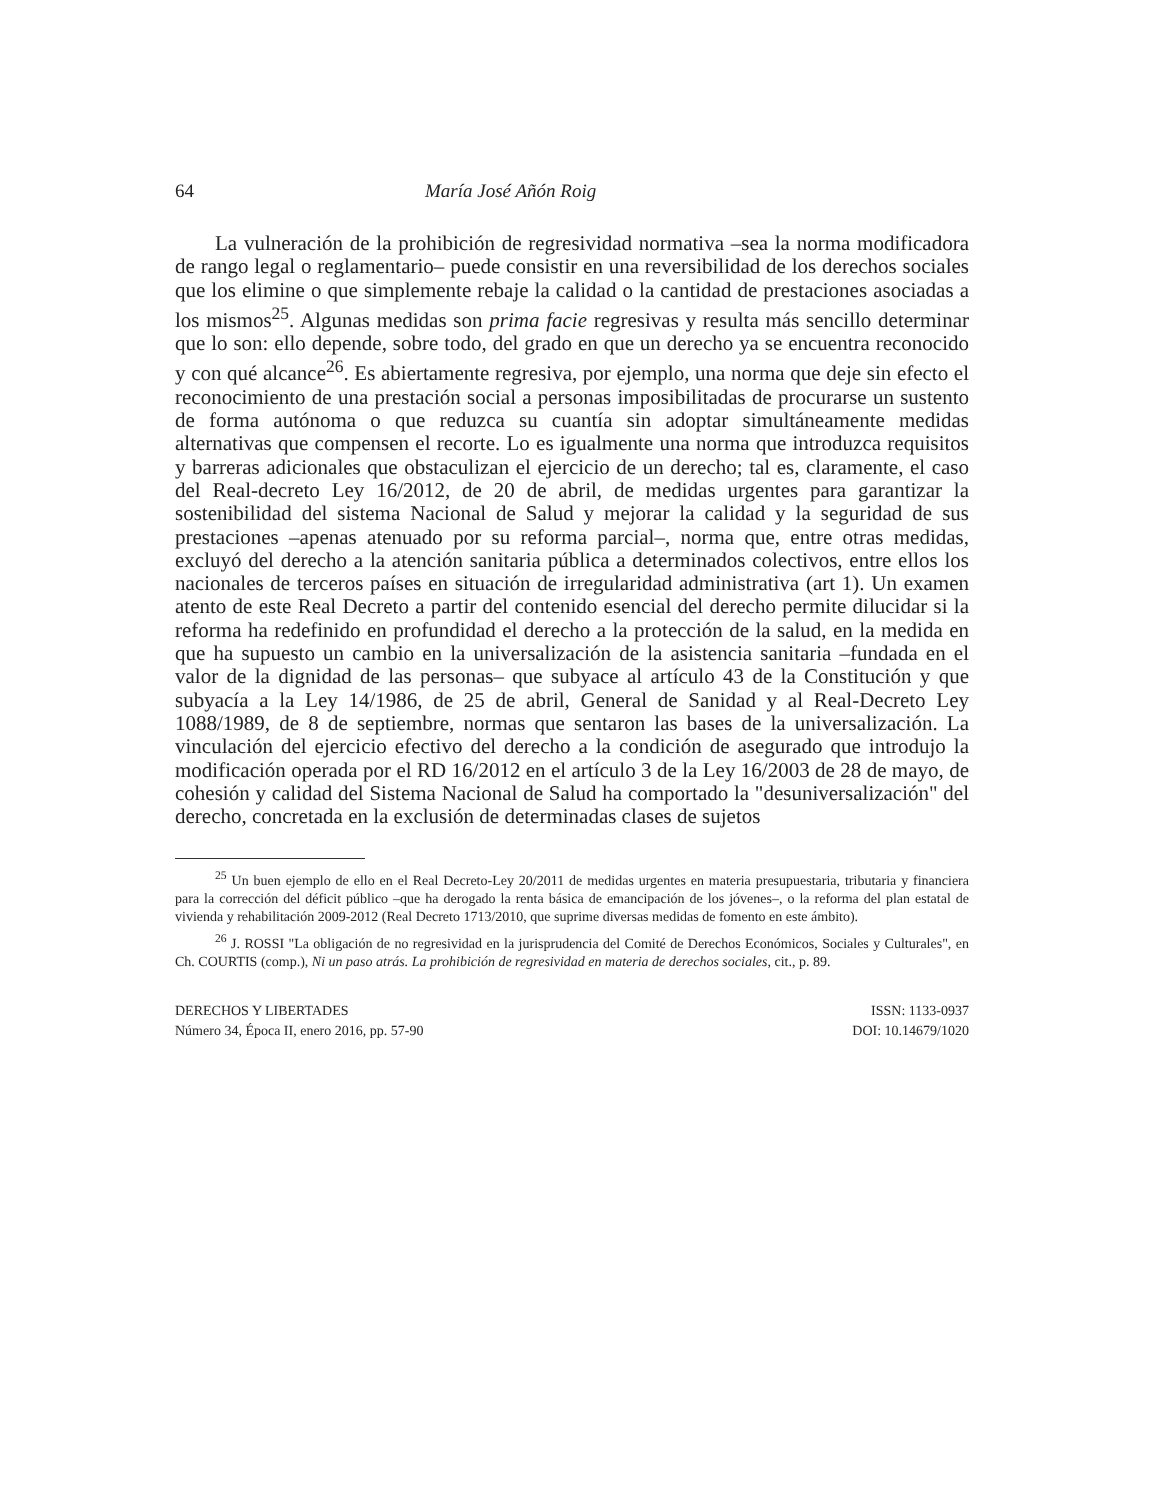64 María José Añón Roig
La vulneración de la prohibición de regresividad normativa –sea la norma modificadora de rango legal o reglamentario– puede consistir en una reversibilidad de los derechos sociales que los elimine o que simplemente rebaje la calidad o la cantidad de prestaciones asociadas a los mismos<sup>25</sup>. Algunas medidas son prima facie regresivas y resulta más sencillo determinar que lo son: ello depende, sobre todo, del grado en que un derecho ya se encuentra reconocido y con qué alcance<sup>26</sup>. Es abiertamente regresiva, por ejemplo, una norma que deje sin efecto el reconocimiento de una prestación social a personas imposibilitadas de procurarse un sustento de forma autónoma o que reduzca su cuantía sin adoptar simultáneamente medidas alternativas que compensen el recorte. Lo es igualmente una norma que introduzca requisitos y barreras adicionales que obstaculizan el ejercicio de un derecho; tal es, claramente, el caso del Real-decreto Ley 16/2012, de 20 de abril, de medidas urgentes para garantizar la sostenibilidad del sistema Nacional de Salud y mejorar la calidad y la seguridad de sus prestaciones –apenas atenuado por su reforma parcial–, norma que, entre otras medidas, excluyó del derecho a la atención sanitaria pública a determinados colectivos, entre ellos los nacionales de terceros países en situación de irregularidad administrativa (art 1). Un examen atento de este Real Decreto a partir del contenido esencial del derecho permite dilucidar si la reforma ha redefinido en profundidad el derecho a la protección de la salud, en la medida en que ha supuesto un cambio en la universalización de la asistencia sanitaria –fundada en el valor de la dignidad de las personas– que subyace al artículo 43 de la Constitución y que subyacía a la Ley 14/1986, de 25 de abril, General de Sanidad y al Real-Decreto Ley 1088/1989, de 8 de septiembre, normas que sentaron las bases de la universalización. La vinculación del ejercicio efectivo del derecho a la condición de asegurado que introdujo la modificación operada por el RD 16/2012 en el artículo 3 de la Ley 16/2003 de 28 de mayo, de cohesión y calidad del Sistema Nacional de Salud ha comportado la "desuniversalización" del derecho, concretada en la exclusión de determinadas clases de sujetos
<sup>25</sup> Un buen ejemplo de ello en el Real Decreto-Ley 20/2011 de medidas urgentes en materia presupuestaria, tributaria y financiera para la corrección del déficit público –que ha derogado la renta básica de emancipación de los jóvenes–, o la reforma del plan estatal de vivienda y rehabilitación 2009-2012 (Real Decreto 1713/2010, que suprime diversas medidas de fomento en este ámbito).
<sup>26</sup> J. ROSSI "La obligación de no regresividad en la jurisprudencia del Comité de Derechos Económicos, Sociales y Culturales", en Ch. COURTIS (comp.), Ni un paso atrás. La prohibición de regresividad en materia de derechos sociales, cit., p. 89.
DERECHOS Y LIBERTADES
Número 34, Época II, enero 2016, pp. 57-90
ISSN: 1133-0937
DOI: 10.14679/1020